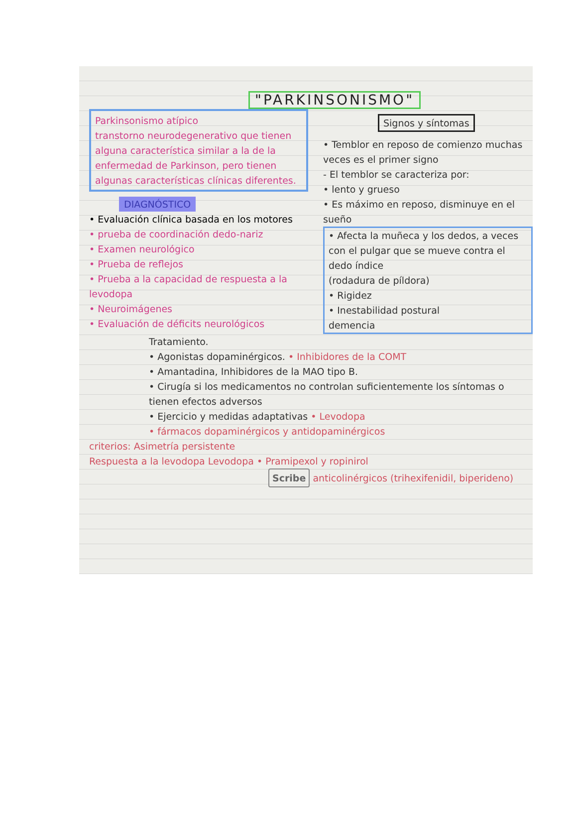"PARKINSONISMO"
Parkinsonismo atípico
transtorno neurodegenerativo que tienen alguna característica similar a la de la enfermedad de Parkinson, pero tienen algunas características clínicas diferentes.
DIAGNÓSTICO
• Evaluación clínica basada en los motores
• prueba de coordinación dedo-nariz
• Examen neurológico
• Prueba de reflejos
• Prueba a la capacidad de respuesta a la levodopa
• Neuroimágenes
• Evaluación de déficits neurológicos
Signos y síntomas
• Temblor en reposo de comienzo muchas veces es el primer signo
- El temblor se caracteriza por:
• lento y grueso
• Es máximo en reposo, disminuye en el sueño
• Afecta la muñeca y los dedos, a veces con el pulgar que se mueve contra el dedo índice
(rodadura de píldora)
• Rigidez
• Inestabilidad postural
demencia
Tratamiento.
• Agonistas dopaminérgicos. • Inhibidores de la COMT
• Amantadina, Inhibidores de la MAO tipo B.
• Cirugía si los medicamentos no controlan suficientemente los síntomas o tienen efectos adversos
• Ejercicio y medidas adaptativas • Levodopa
• fármacos dopaminérgicos y antidopaminérgicos
criterios: Asimetría persistente
Respuesta a la levodopa Levodopa • Pramipexol y ropinirol
Scribe anticolinérgicos (trihexifenidil, biperideno)